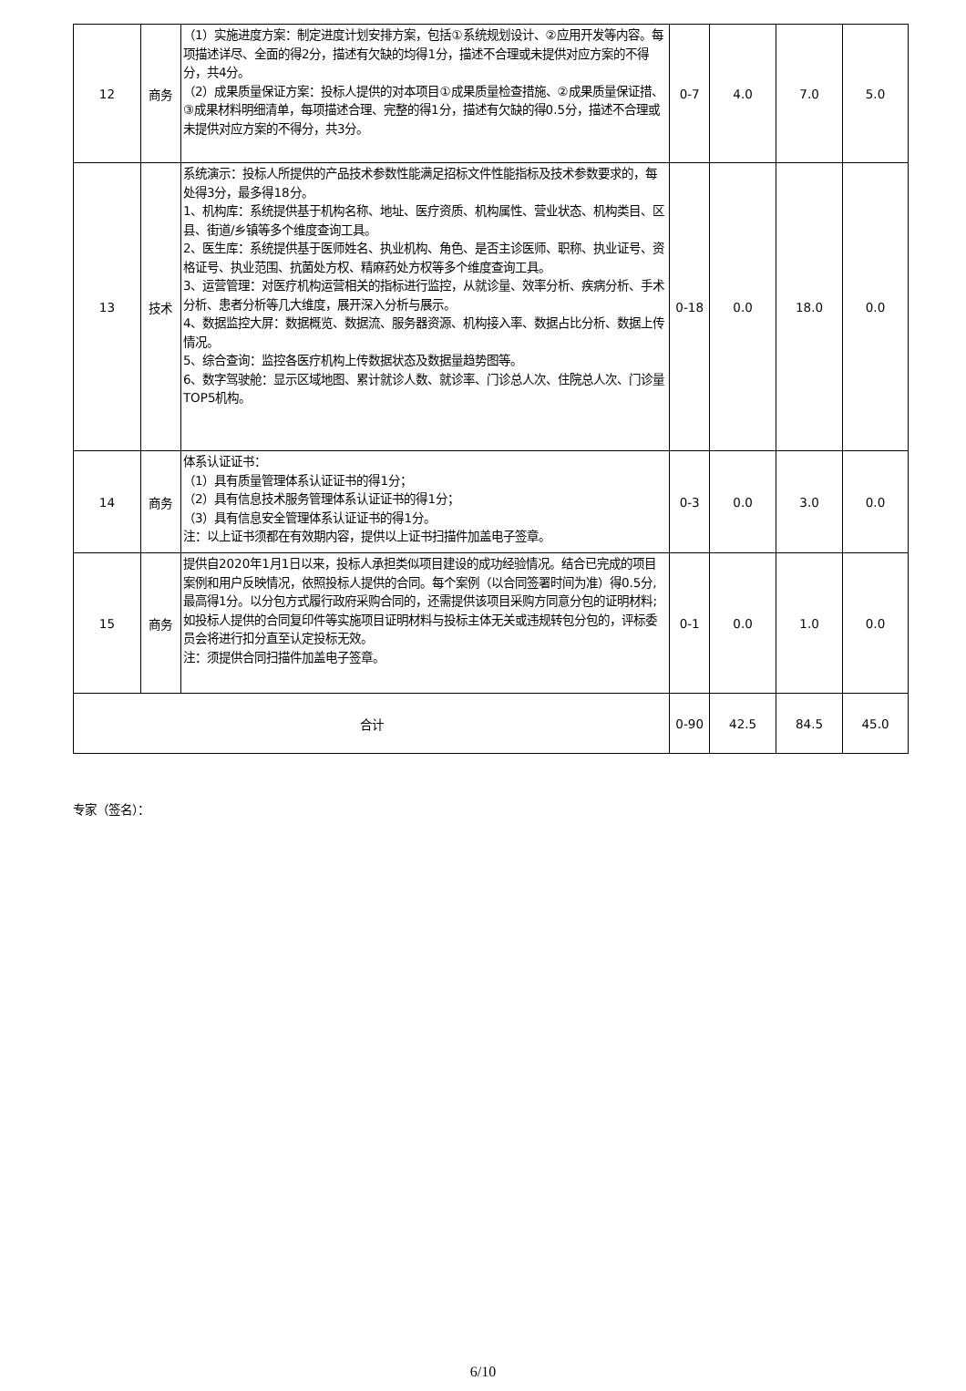| 12 | 商务 | （1）实施进度方案：制定进度计划安排方案，包括①系统规划设计、②应用开发等内容。每项描述详尽、全面的得2分，描述有欠缺的均得1分，描述不合理或未提供对应方案的不得分，共4分。 （2）成果质量保证方案：投标人提供的对本项目①成果质量检查措施、②成果质量保证措、③成果材料明细清单，每项描述合理、完整的得1分，描述有欠缺的得0.5分，描述不合理或未提供对应方案的不得分，共3分。 | 0-7 | 4.0 | 7.0 | 5.0 |
| 13 | 技术 | 系统演示：投标人所提供的产品技术参数性能满足招标文件性能指标及技术参数要求的，每处得3分，最多得18分。 1、机构库：系统提供基于机构名称、地址、医疗资质、机构属性、营业状态、机构类目、区县、街道/乡镇等多个维度查询工具。 2、医生库：系统提供基于医师姓名、执业机构、角色、是否主诊医师、职称、执业证号、资格证号、执业范围、抗菌处方权、精麻药处方权等多个维度查询工具。 3、运营管理：对医疗机构运营相关的指标进行监控，从就诊量、效率分析、疾病分析、手术分析、患者分析等几大维度，展开深入分析与展示。 4、数据监控大屏：数据概览、数据流、服务器资源、机构接入率、数据占比分析、数据上传情况。 5、综合查询：监控各医疗机构上传数据状态及数据量趋势图等。 6、数字驾驶舱：显示区域地图、累计就诊人数、就诊率、门诊总人次、住院总人次、门诊量TOP5机构。 | 0-18 | 0.0 | 18.0 | 0.0 |
| 14 | 商务 | 体系认证证书： （1）具有质量管理体系认证证书的得1分； （2）具有信息技术服务管理体系认证证书的得1分； （3）具有信息安全管理体系认证证书的得1分。 注：以上证书须都在有效期内容，提供以上证书扫描件加盖电子签章。 | 0-3 | 0.0 | 3.0 | 0.0 |
| 15 | 商务 | 提供自2020年1月1日以来，投标人承担类似项目建设的成功经验情况。结合已完成的项目案例和用户反映情况，依照投标人提供的合同。每个案例（以合同签署时间为准）得0.5分,最高得1分。以分包方式履行政府采购合同的，还需提供该项目采购方同意分包的证明材料;如投标人提供的合同复印件等实施项目证明材料与投标主体无关或违规转包分包的，评标委员会将进行扣分直至认定投标无效。 注：须提供合同扫描件加盖电子签章。 | 0-1 | 0.0 | 1.0 | 0.0 |
| 合计 | | | 0-90 | 42.5 | 84.5 | 45.0 |
专家（签名）：
6/10